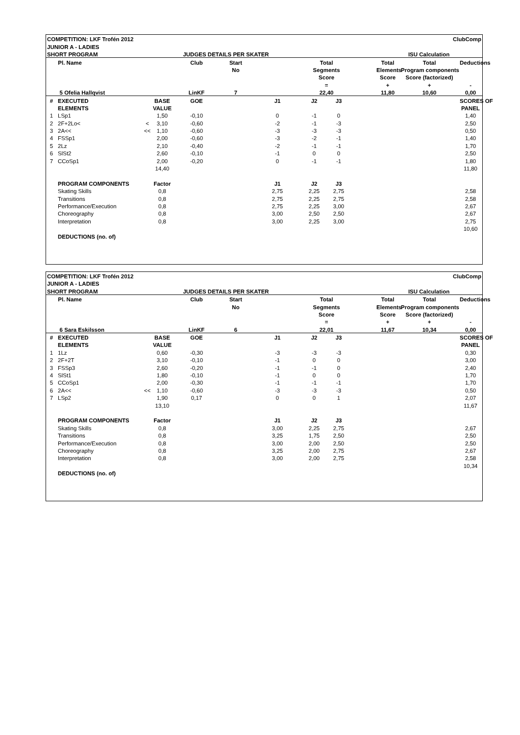| COMPETITION: LKF Trofén 2012 | | | | | | | | | | ClubComp | |
| JUNIOR A - LADIES | | | | | | | | | | | |
| SHORT PROGRAM | | JUDGES DETAILS PER SKATER | | | | | | | ISU Calculation | | |
| Pl. Name | | | Club | Start | | Total | | | Total | Total | Deductions |
| | | | | No | | Segments | | | Elements | Program components | |
| | | | | | | Score | | | Score | Score (factorized) | |
| | | | | | | = | | | + | + | - |
| 5 Ofelia Hallqvist | | | LinKF | 7 | | 22,40 | | | 11,80 | 10,60 | 0,00 |
| # | EXECUTED | BASE | GOE | | J1 | J2 | J3 | | | | SCORES OF |
| | ELEMENTS | VALUE | | | | | | | | | PANEL |
| 1 | LSp1 | 1,50 | -0,10 | | 0 | -1 | 0 | | | | 1,40 |
| 2 | 2F+2Lo< < | 3,10 | -0,60 | | -2 | -1 | -3 | | | | 2,50 |
| 3 | 2A<< << | 1,10 | -0,60 | | -3 | -3 | -3 | | | | 0,50 |
| 4 | FSSp1 | 2,00 | -0,60 | | -3 | -2 | -1 | | | | 1,40 |
| 5 | 2Lz | 2,10 | -0,40 | | -2 | -1 | -1 | | | | 1,70 |
| 6 | SlSt2 | 2,60 | -0,10 | | -1 | 0 | 0 | | | | 2,50 |
| 7 | CCoSp1 | 2,00 | -0,20 | | 0 | -1 | -1 | | | | 1,80 |
| | | 14,40 | | | | | | | | | 11,80 |
| | PROGRAM COMPONENTS | Factor | | | J1 | J2 | J3 | | | | |
| | Skating Skills | 0,8 | | | 2,75 | 2,25 | 2,75 | | | | 2,58 |
| | Transitions | 0,8 | | | 2,75 | 2,25 | 2,75 | | | | 2,58 |
| | Performance/Execution | 0,8 | | | 2,75 | 2,25 | 3,00 | | | | 2,67 |
| | Choreography | 0,8 | | | 3,00 | 2,50 | 2,50 | | | | 2,67 |
| | Interpretation | 0,8 | | | 3,00 | 2,25 | 3,00 | | | | 2,75 |
| | | | | | | | | | | | 10,60 |
| | DEDUCTIONS (no. of) | | | | | | | | | | |
| COMPETITION: LKF Trofén 2012 | | | | | | | | | | ClubComp | |
| JUNIOR A - LADIES | | | | | | | | | | | |
| SHORT PROGRAM | | JUDGES DETAILS PER SKATER | | | | | | | ISU Calculation | | |
| Pl. Name | | | Club | Start | | Total | | | Total | Total | Deductions |
| | | | | No | | Segments | | | Elements | Program components | |
| | | | | | | Score | | | Score | Score (factorized) | |
| | | | | | | = | | | + | + | - |
| 6 Sara Eskilsson | | | LinKF | 6 | | 22,01 | | | 11,67 | 10,34 | 0,00 |
| # | EXECUTED | BASE | GOE | | J1 | J2 | J3 | | | | SCORES OF |
| | ELEMENTS | VALUE | | | | | | | | | PANEL |
| 1 | 1Lz | 0,60 | -0,30 | | -3 | -3 | -3 | | | | 0,30 |
| 2 | 2F+2T | 3,10 | -0,10 | | -1 | 0 | 0 | | | | 3,00 |
| 3 | FSSp3 | 2,60 | -0,20 | | -1 | -1 | 0 | | | | 2,40 |
| 4 | SlSt1 | 1,80 | -0,10 | | -1 | 0 | 0 | | | | 1,70 |
| 5 | CCoSp1 | 2,00 | -0,30 | | -1 | -1 | -1 | | | | 1,70 |
| 6 | 2A<< << | 1,10 | -0,60 | | -3 | -3 | -3 | | | | 0,50 |
| 7 | LSp2 | 1,90 | 0,17 | | 0 | 0 | 1 | | | | 2,07 |
| | | 13,10 | | | | | | | | | 11,67 |
| | PROGRAM COMPONENTS | Factor | | | J1 | J2 | J3 | | | | |
| | Skating Skills | 0,8 | | | 3,00 | 2,25 | 2,75 | | | | 2,67 |
| | Transitions | 0,8 | | | 3,25 | 1,75 | 2,50 | | | | 2,50 |
| | Performance/Execution | 0,8 | | | 3,00 | 2,00 | 2,50 | | | | 2,50 |
| | Choreography | 0,8 | | | 3,25 | 2,00 | 2,75 | | | | 2,67 |
| | Interpretation | 0,8 | | | 3,00 | 2,00 | 2,75 | | | | 2,58 |
| | | | | | | | | | | | 10,34 |
| | DEDUCTIONS (no. of) | | | | | | | | | | |